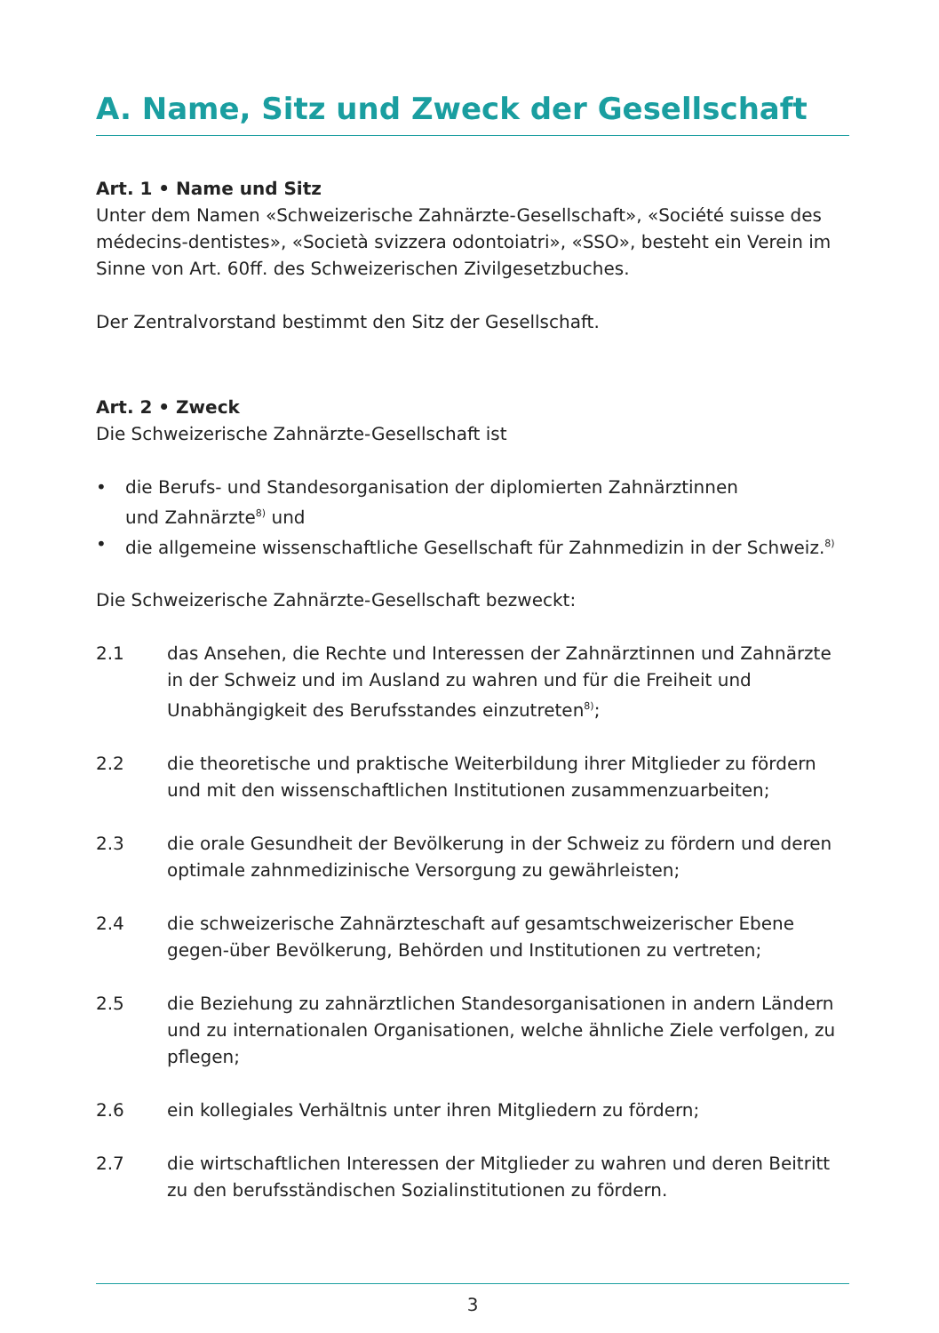A. Name, Sitz und Zweck der Gesellschaft
Art. 1 • Name und Sitz
Unter dem Namen «Schweizerische Zahnärzte-Gesellschaft», «Société suisse des médecins-dentistes», «Società svizzera odontoiatri», «SSO», besteht ein Verein im Sinne von Art. 60ff. des Schweizerischen Zivilgesetzbuches.
Der Zentralvorstand bestimmt den Sitz der Gesellschaft.
Art. 2 • Zweck
Die Schweizerische Zahnärzte-Gesellschaft ist
• die Berufs- und Standesorganisation der diplomierten Zahnärztinnen
und Zahnärzte<sup>8)</sup> und
• die allgemeine wissenschaftliche Gesellschaft für Zahnmedizin in der Schweiz.<sup>8)</sup>
Die Schweizerische Zahnärzte-Gesellschaft bezweckt:
2.1 das Ansehen, die Rechte und Interessen der Zahnärztinnen und Zahnärzte in der Schweiz und im Ausland zu wahren und für die Freiheit und Unabhängigkeit des Berufsstandes einzutreten<sup>8)</sup>;
2.2 die theoretische und praktische Weiterbildung ihrer Mitglieder zu fördern und mit den wissenschaftlichen Institutionen zusammenzuarbeiten;
2.3 die orale Gesundheit der Bevölkerung in der Schweiz zu fördern und deren optimale zahnmedizinische Versorgung zu gewährleisten;
2.4 die schweizerische Zahnärzteschaft auf gesamtschweizerischer Ebene gegen-über Bevölkerung, Behörden und Institutionen zu vertreten;
2.5 die Beziehung zu zahnärztlichen Standesorganisationen in andern Ländern und zu internationalen Organisationen, welche ähnliche Ziele verfolgen, zu pflegen;
2.6 ein kollegiales Verhältnis unter ihren Mitgliedern zu fördern;
2.7 die wirtschaftlichen Interessen der Mitglieder zu wahren und deren Beitritt zu den berufsständischen Sozialinstitutionen zu fördern.
3